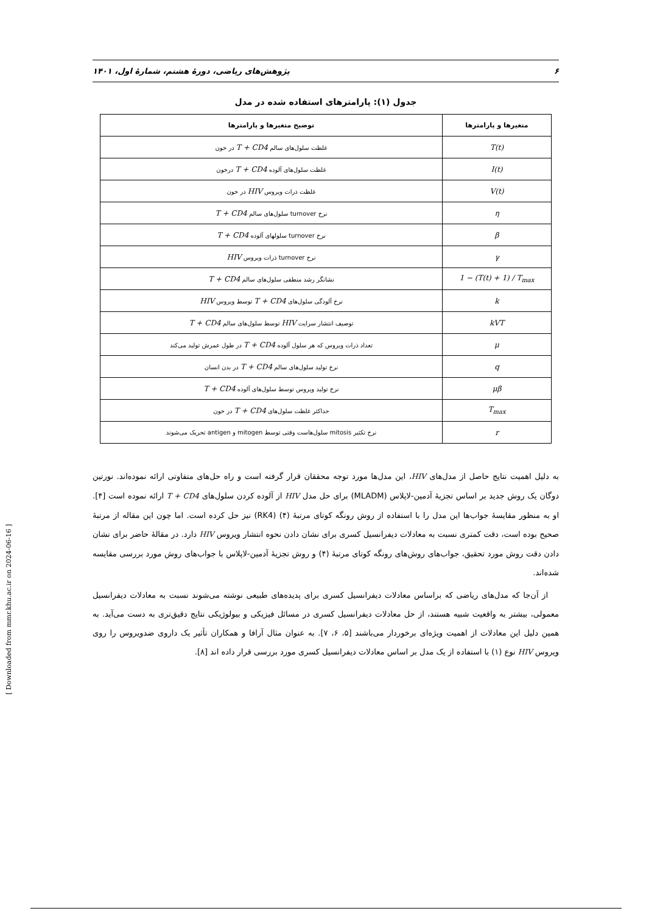۶ پژوهش‌های ریاضی، دورهٔ هشتم، شمارهٔ اول، ۱۴۰۱
جدول (۱): پارامترهای استفاده شده در مدل
| متغیرها و پارامترها | توضیح متغیرها و پارامترها |
| --- | --- |
| T(t) | غلظت سلول‌های سالم T + CD4 در خون |
| I(t) | غلظت سلول‌های آلوده T + CD4 درخون |
| V(t) | غلظت ذرات ویروس HIV در خون |
| η | نرخ turnover سلول‌های سالم T + CD4 |
| β | نرخ turnover سلولهای آلوده T + CD4 |
| γ | نرخ turnover ذرات ویروس HIV |
| 1 − (T(t) + 1) / T<sub>max</sub> | نشانگر رشد منطقی سلول‌های سالم T + CD4 |
| k | نرخ آلودگی سلول‌های T + CD4 توسط ویروس HIV |
| kVT | توصیف انتشار سرایت HIV توسط سلول‌های سالم T + CD4 |
| μ | تعداد ذرات ویروس که هر سلول آلوده T + CD4 در طول عمرش تولید می‌کند |
| q | نرخ تولید سلول‌های سالم T + CD4 در بدن انسان |
| μβ | نرخ تولید ویروس توسط سلول‌های آلوده T + CD4 |
| T<sub>max</sub> | حداکثر غلظت سلول‌های T + CD4 در خون |
| r | نرخ تکثیر mitosis سلول‌هاست وقتی توسط mitogen و antigen تحریک می‌شوند |
به دلیل اهمیت نتایج حاصل از مدل‌های HIV، این مدل‌ها مورد توجه محققان قرار گرفته است و راه حل‌های متفاوتی ارائه نموده‌اند. نورتین دوگان یک روش جدید بر اساس تجزیهٔ آدمین-لاپلاس (MLADM) برای حل مدل HIV از آلوده کردن سلول‌های T + CD4 ارائه نموده است [۴]. او به منظور مقایسهٔ جواب‌ها این مدل را با استفاده از روش رونگه کوتای مرتبهٔ (۴) (RK4) نیز حل کرده است. اما چون این مقاله از مرتبهٔ صحیح بوده است، دقت کمتری نسبت به معادلات دیفرانسیل کسری برای نشان دادن نحوه انتشار ویروس HIV دارد. در مقالهٔ حاضر برای نشان دادن دقت روش مورد تحقیق، جواب‌های روش‌های رونگه کوتای مرتبهٔ (۴) و روش تجزیهٔ آدمین-لاپلاس با جواب‌های روش مورد بررسی مقایسه شده‌اند.
از آن‌جا که مدل‌های ریاضی که براساس معادلات دیفرانسیل کسری برای پدیده‌های طبیعی نوشته می‌شوند نسبت به معادلات دیفرانسیل معمولی، بیشتر به واقعیت شبیه هستند، از حل معادلات دیفرانسیل کسری در مسائل فیزیکی و بیولوژیکی نتایج دقیق‌تری به دست می‌آید. به همین دلیل این معادلات از اهمیت ویژه‌ای برخوردار می‌باشند [۵، ۶، ۷]. به عنوان مثال آرافا و همکاران تأثیر یک داروی ضدویروس را روی ویروس HIV نوع (۱) با استفاده از یک مدل بر اساس معادلات دیفرانسیل کسری مورد بررسی قرار داده اند [۸].
[ Downloaded from mmr.khu.ac.ir on 2024-06-16 ]